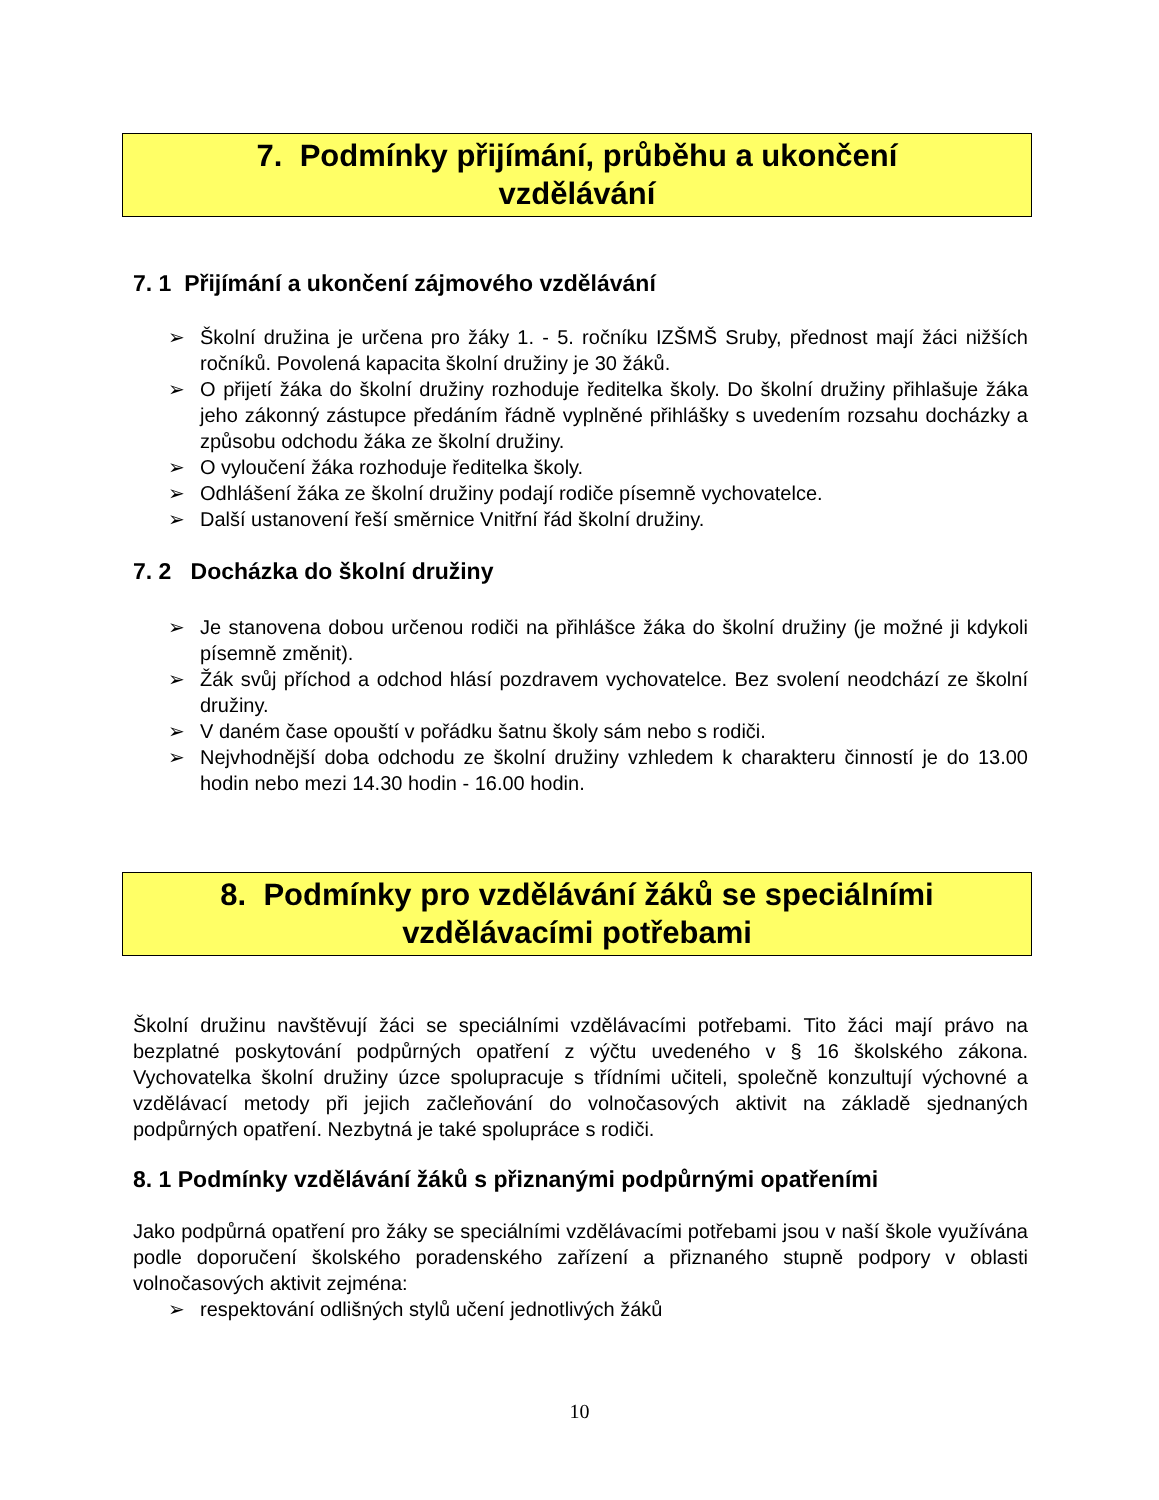7. Podmínky přijímání, průběhu a ukončení
vzdělávání
7. 1 Přijímání a ukončení zájmového vzdělávání
➢ Školní družina je určena pro žáky 1. - 5. ročníku IZŠMŠ Sruby, přednost mají žáci nižších ročníků. Povolená kapacita školní družiny je 30 žáků.
➢ O přijetí žáka do školní družiny rozhoduje ředitelka školy. Do školní družiny přihlašuje žáka jeho zákonný zástupce předáním řádně vyplněné přihlášky s uvedením rozsahu docházky a způsobu odchodu žáka ze školní družiny.
➢ O vyloučení žáka rozhoduje ředitelka školy.
➢ Odhlášení žáka ze školní družiny podají rodiče písemně vychovatelce.
➢ Další ustanovení řeší směrnice Vnitřní řád školní družiny.
7. 2 Docházka do školní družiny
➢ Je stanovena dobou určenou rodiči na přihlášce žáka do školní družiny (je možné ji kdykoli písemně změnit).
➢ Žák svůj příchod a odchod hlásí pozdravem vychovatelce. Bez svolení neodchází ze školní družiny.
➢ V daném čase opouští v pořádku šatnu školy sám nebo s rodiči.
➢ Nejvhodnější doba odchodu ze školní družiny vzhledem k charakteru činností je do 13.00 hodin nebo mezi 14.30 hodin - 16.00 hodin.
8. Podmínky pro vzdělávání žáků se speciálními
vzdělávacími potřebami
Školní družinu navštěvují žáci se speciálními vzdělávacími potřebami. Tito žáci mají právo na bezplatné poskytování podpůrných opatření z výčtu uvedeného v § 16 školského zákona. Vychovatelka školní družiny úzce spolupracuje s třídními učiteli, společně konzultují výchovné a vzdělávací metody při jejich začleňování do volnočasových aktivit na základě sjednaných podpůrných opatření. Nezbytná je také spolupráce s rodiči.
8. 1 Podmínky vzdělávání žáků s přiznanými podpůrnými opatřeními
Jako podpůrná opatření pro žáky se speciálními vzdělávacími potřebami jsou v naší škole využívána podle doporučení školského poradenského zařízení a přiznaného stupně podpory v oblasti volnočasových aktivit zejména:
➢ respektování odlišných stylů učení jednotlivých žáků
10